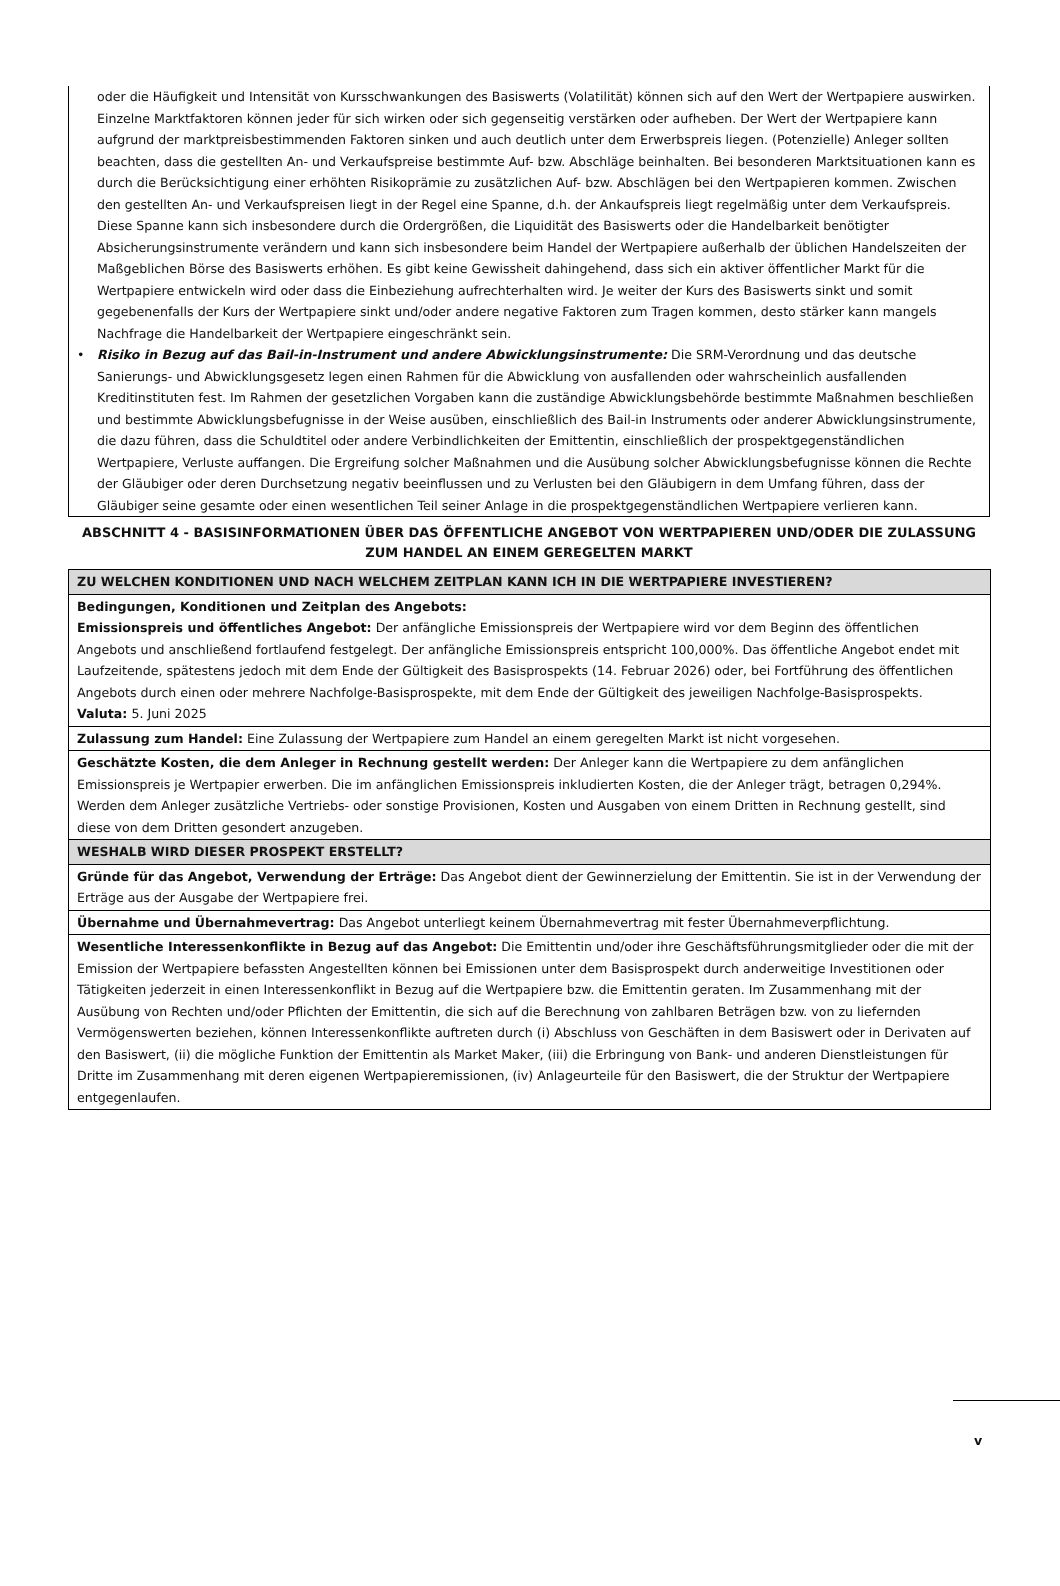oder die Häufigkeit und Intensität von Kursschwankungen des Basiswerts (Volatilität) können sich auf den Wert der Wertpapiere auswirken. Einzelne Marktfaktoren können jeder für sich wirken oder sich gegenseitig verstärken oder aufheben. Der Wert der Wertpapiere kann aufgrund der marktpreisbestimmenden Faktoren sinken und auch deutlich unter dem Erwerbspreis liegen. (Potenzielle) Anleger sollten beachten, dass die gestellten An- und Verkaufspreise bestimmte Auf- bzw. Abschläge beinhalten. Bei besonderen Marktsituationen kann es durch die Berücksichtigung einer erhöhten Risikoprämie zu zusätzlichen Auf- bzw. Abschlägen bei den Wertpapieren kommen. Zwischen den gestellten An- und Verkaufspreisen liegt in der Regel eine Spanne, d.h. der Ankaufspreis liegt regelmäßig unter dem Verkaufspreis. Diese Spanne kann sich insbesondere durch die Ordergrößen, die Liquidität des Basiswerts oder die Handelbarkeit benötigter Absicherungsinstrumente verändern und kann sich insbesondere beim Handel der Wertpapiere außerhalb der üblichen Handelszeiten der Maßgeblichen Börse des Basiswerts erhöhen. Es gibt keine Gewissheit dahingehend, dass sich ein aktiver öffentlicher Markt für die Wertpapiere entwickeln wird oder dass die Einbeziehung aufrechterhalten wird. Je weiter der Kurs des Basiswerts sinkt und somit gegebenenfalls der Kurs der Wertpapiere sinkt und/oder andere negative Faktoren zum Tragen kommen, desto stärker kann mangels Nachfrage die Handelbarkeit der Wertpapiere eingeschränkt sein.
• Risiko in Bezug auf das Bail-in-Instrument und andere Abwicklungsinstrumente: Die SRM-Verordnung und das deutsche Sanierungs- und Abwicklungsgesetz legen einen Rahmen für die Abwicklung von ausfallenden oder wahrscheinlich ausfallenden Kreditinstituten fest. Im Rahmen der gesetzlichen Vorgaben kann die zuständige Abwicklungsbehörde bestimmte Maßnahmen beschließen und bestimmte Abwicklungsbefugnisse in der Weise ausüben, einschließlich des Bail-in Instruments oder anderer Abwicklungsinstrumente, die dazu führen, dass die Schuldtitel oder andere Verbindlichkeiten der Emittentin, einschließlich der prospektgegenständlichen Wertpapiere, Verluste auffangen. Die Ergreifung solcher Maßnahmen und die Ausübung solcher Abwicklungsbefugnisse können die Rechte der Gläubiger oder deren Durchsetzung negativ beeinflussen und zu Verlusten bei den Gläubigern in dem Umfang führen, dass der Gläubiger seine gesamte oder einen wesentlichen Teil seiner Anlage in die prospektgegenständlichen Wertpapiere verlieren kann.
ABSCHNITT 4 - BASISINFORMATIONEN ÜBER DAS ÖFFENTLICHE ANGEBOT VON WERTPAPIEREN UND/ODER DIE ZULASSUNG ZUM HANDEL AN EINEM GEREGELTEN MARKT
| ZU WELCHEN KONDITIONEN UND NACH WELCHEM ZEITPLAN KANN ICH IN DIE WERTPAPIERE INVESTIEREN? |
| --- |
| Bedingungen, Konditionen und Zeitplan des Angebots: Emissionspreis und öffentliches Angebot: Der anfängliche Emissionspreis der Wertpapiere wird vor dem Beginn des öffentlichen Angebots und anschließend fortlaufend festgelegt. Der anfängliche Emissionspreis entspricht 100,000%. Das öffentliche Angebot endet mit Laufzeitende, spätestens jedoch mit dem Ende der Gültigkeit des Basisprospekts (14. Februar 2026) oder, bei Fortführung des öffentlichen Angebots durch einen oder mehrere Nachfolge-Basisprospekte, mit dem Ende der Gültigkeit des jeweiligen Nachfolge-Basisprospekts. Valuta: 5. Juni 2025 |
| Zulassung zum Handel: Eine Zulassung der Wertpapiere zum Handel an einem geregelten Markt ist nicht vorgesehen. |
| Geschätzte Kosten, die dem Anleger in Rechnung gestellt werden: Der Anleger kann die Wertpapiere zu dem anfänglichen Emissionspreis je Wertpapier erwerben. Die im anfänglichen Emissionspreis inkludierten Kosten, die der Anleger trägt, betragen 0,294%. Werden dem Anleger zusätzliche Vertriebs- oder sonstige Provisionen, Kosten und Ausgaben von einem Dritten in Rechnung gestellt, sind diese von dem Dritten gesondert anzugeben. |
| WESHALB WIRD DIESER PROSPEKT ERSTELLT? |
| Gründe für das Angebot, Verwendung der Erträge: Das Angebot dient der Gewinnerzielung der Emittentin. Sie ist in der Verwendung der Erträge aus der Ausgabe der Wertpapiere frei. |
| Übernahme und Übernahmevertrag: Das Angebot unterliegt keinem Übernahmevertrag mit fester Übernahmeverpflichtung. |
| Wesentliche Interessenkonflikte in Bezug auf das Angebot: Die Emittentin und/oder ihre Geschäftsführungsmitglieder oder die mit der Emission der Wertpapiere befassten Angestellten können bei Emissionen unter dem Basisprospekt durch anderweitige Investitionen oder Tätigkeiten jederzeit in einen Interessenkonflikt in Bezug auf die Wertpapiere bzw. die Emittentin geraten. Im Zusammenhang mit der Ausübung von Rechten und/oder Pflichten der Emittentin, die sich auf die Berechnung von zahlbaren Beträgen bzw. von zu liefernden Vermögenswerten beziehen, können Interessenkonflikte auftreten durch (i) Abschluss von Geschäften in dem Basiswert oder in Derivaten auf den Basiswert, (ii) die mögliche Funktion der Emittentin als Market Maker, (iii) die Erbringung von Bank- und anderen Dienstleistungen für Dritte im Zusammenhang mit deren eigenen Wertpapieremissionen, (iv) Anlageurteile für den Basiswert, die der Struktur der Wertpapiere entgegenlaufen. |
v